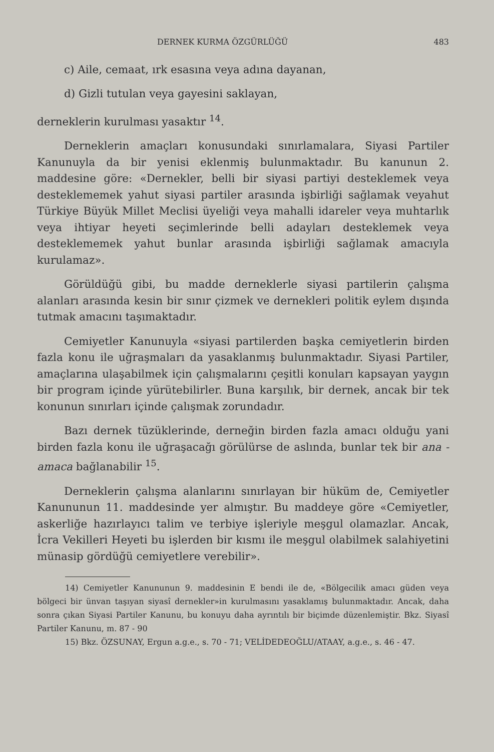DERNEK KURMA ÖZGÜRLÜĞÜ 483
c) Aile, cemaat, ırk esasına veya adına dayanan,
d) Gizli tutulan veya gayesini saklayan,
derneklerin kurulması yasaktır <sup>14</sup>.
Derneklerin amaçları konusundaki sınırlamalara, Siyasi Partiler Kanunuyla da bir yenisi eklenmiş bulunmaktadır. Bu kanunun 2. maddesine göre: «Dernekler, belli bir siyasi partiyi desteklemek veya desteklememek yahut siyasi partiler arasında işbirliği sağlamak veyahut Türkiye Büyük Millet Meclisi üyeliği veya mahalli idareler veya muhtarlık veya ihtiyar heyeti seçimlerinde belli adayları desteklemek veya desteklememek yahut bunlar arasında işbirliği sağlamak amacıyla kurulamaz».
Görüldüğü gibi, bu madde derneklerle siyasi partilerin çalışma alanları arasında kesin bir sınır çizmek ve dernekleri politik eylem dışında tutmak amacını taşımaktadır.
Cemiyetler Kanunuyla «siyasi partilerden başka cemiyetlerin birden fazla konu ile uğraşmaları da yasaklanmış bulunmaktadır. Siyasi Partiler, amaçlarına ulaşabilmek için çalışmalarını çeşitli konuları kapsayan yaygın bir program içinde yürütebilirler. Buna karşılık, bir dernek, ancak bir tek konunun sınırları içinde çalışmak zorundadır.
Bazı dernek tüzüklerinde, derneğin birden fazla amacı olduğu yani birden fazla konu ile uğraşacağı görülürse de aslında, bunlar tek bir ana - amaca bağlanabilir <sup>15</sup>.
Derneklerin çalışma alanlarını sınırlayan bir hüküm de, Cemiyetler Kanununun 11. maddesinde yer almıştır. Bu maddeye göre «Cemiyetler, askerliğe hazırlayıcı talim ve terbiye işleriyle meşgul olamazlar. Ancak, İcra Vekilleri Heyeti bu işlerden bir kısmı ile meşgul olabilmek salahiyetini münasip gördüğü cemiyetlere verebilir».
14) Cemiyetler Kanununun 9. maddesinin E bendi ile de, «Bölgecilik amacı güden veya bölgeci bir ünvan taşıyan siyasî dernekler»in kurulmasını yasaklamış bulunmaktadır. Ancak, daha sonra çıkan Siyasi Partiler Kanunu, bu konuyu daha ayrıntılı bir biçimde düzenlemiştir. Bkz. Siyasî Partiler Kanunu, m. 87 - 90
15) Bkz. ÖZSUNAY, Ergun a.g.e., s. 70 - 71; VELİDEDEOĞLU/ATAAY, a.g.e., s. 46 - 47.